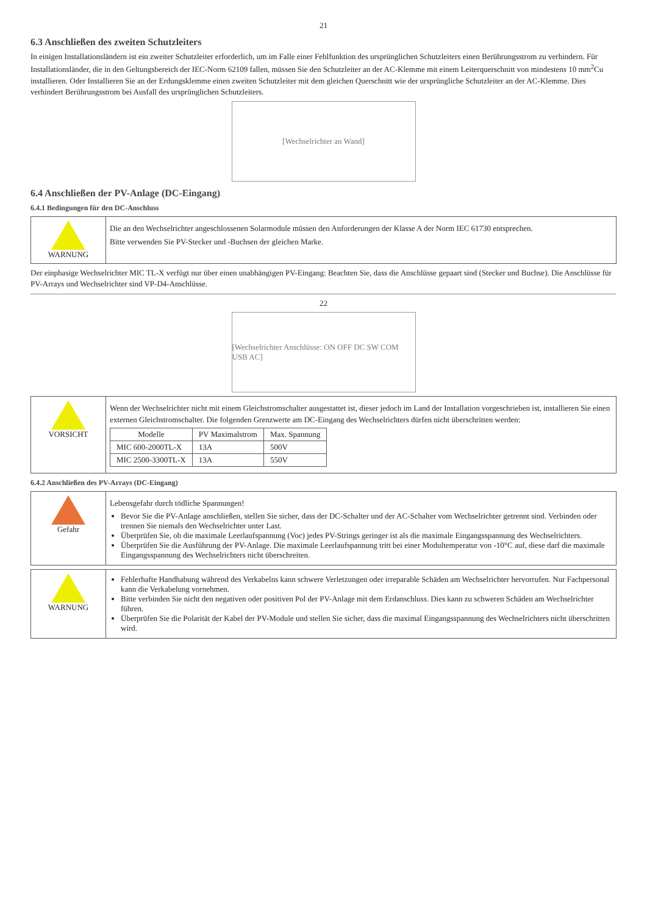21
6.3 Anschließen des zweiten Schutzleiters
In einigen Installationsländern ist ein zweiter Schutzleiter erforderlich, um im Falle einer Fehlfunktion des ursprünglichen Schutzleiters einen Berührungsstrom zu verhindern. Für Installationsländer, die in den Geltungsbereich der IEC-Norm 62109 fallen, müssen Sie den Schutzleiter an der AC-Klemme mit einem Leiterquerschnitt von mindestens 10 mm<sup>2</sup>Cu installieren. Oder Installieren Sie an der Erdungsklemme einen zweiten Schutzleiter mit dem gleichen Querschnitt wie der ursprüngliche Schutzleiter an der AC-Klemme. Dies verhindert Berührungsstrom bei Ausfall des ursprünglichen Schutzleiters.
[Wechselrichter an Wand]
6.4 Anschließen der PV-Anlage (DC-Eingang)
6.4.1 Bedingungen für den DC-Anschluss
WARNUNG
Die an den Wechselrichter angeschlossenen Solarmodule müssen den Anforderungen der Klasse A der Norm IEC 61730 entsprechen.
Bitte verwenden Sie PV-Stecker und -Buchsen der gleichen Marke.
Der einphasige Wechselrichter MIC TL-X verfügt nur über einen unabhängigen PV-Eingang: Beachten Sie, dass die Anschlüsse gepaart sind (Stecker und Buchse). Die Anschlüsse für PV-Arrays und Wechselrichter sind VP-D4-Anschlüsse.
22
[Wechselrichter Anschlüsse: ON OFF DC SW COM USB AC]
VORSICHT
Wenn der Wechselrichter nicht mit einem Gleichstromschalter ausgestattet ist, dieser jedoch im Land der Installation vorgeschrieben ist, installieren Sie einen externen Gleichstromschalter. Die folgenden Grenzwerte am DC-Eingang des Wechselrichters dürfen nicht überschritten werden:
| Modelle | PV Maximalstrom | Max. Spannung |
| --- | --- | --- |
| MIC 600-2000TL-X | 13A | 500V |
| MIC 2500-3300TL-X | 13A | 550V |
6.4.2 Anschließen des PV-Arrays (DC-Eingang)
Gefahr
Lebensgefahr durch tödliche Spannungen!
Bevor Sie die PV-Anlage anschließen, stellen Sie sicher, dass der DC-Schalter und der AC-Schalter vom Wechselrichter getrennt sind. Verbinden oder trennen Sie niemals den Wechselrichter unter Last.
Überprüfen Sie, ob die maximale Leerlaufspannung (Voc) jedes PV-Strings geringer ist als die maximale Eingangsspannung des Wechselrichters.
Überprüfen Sie die Ausführung der PV-Anlage. Die maximale Leerlaufspannung tritt bei einer Modultemperatur von -10°C auf, diese darf die maximale Eingangsspannung des Wechselrichters nicht überschreiten.
WARNUNG Fehlerhafte Handhabung während des Verkabelns kann schwere Verletzungen oder irreparable Schäden am Wechselrichter hervorrufen. Nur Fachpersonal kann die Verkabelung vornehmen.
Bitte verbinden Sie nicht den negativen oder positiven Pol der PV-Anlage mit dem Erdanschluss. Dies kann zu schweren Schäden am Wechselrichter führen.
Überprüfen Sie die Polarität der Kabel der PV-Module und stellen Sie sicher, dass die maximal Eingangsspannung des Wechselrichters nicht überschritten wird.